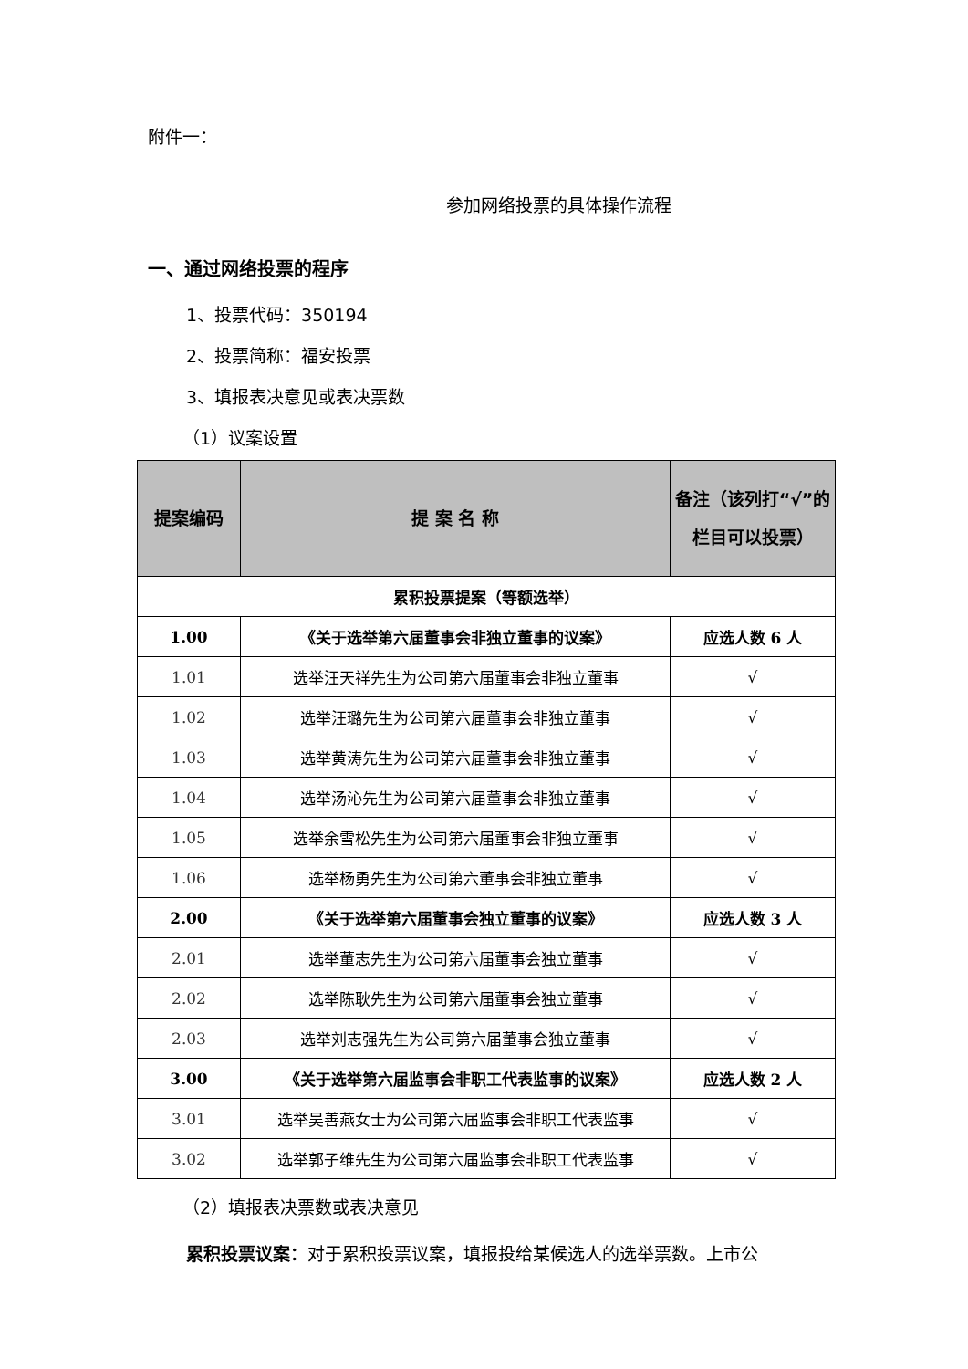附件一：
参加网络投票的具体操作流程
一、通过网络投票的程序
1、投票代码：350194
2、投票简称：福安投票
3、填报表决意见或表决票数
（1）议案设置
| 提案编码 | 提 案 名 称 | 备注（该列打“√”的栏目可以投票） |
| --- | --- | --- |
| 累积投票提案（等额选举） | | |
| 1.00 | 《关于选举第六届董事会非独立董事的议案》 | 应选人数 6 人 |
| 1.01 | 选举汪天祥先生为公司第六届董事会非独立董事 | √ |
| 1.02 | 选举汪璐先生为公司第六届董事会非独立董事 | √ |
| 1.03 | 选举黄涛先生为公司第六届董事会非独立董事 | √ |
| 1.04 | 选举汤沁先生为公司第六届董事会非独立董事 | √ |
| 1.05 | 选举余雪松先生为公司第六届董事会非独立董事 | √ |
| 1.06 | 选举杨勇先生为公司第六董事会非独立董事 | √ |
| 2.00 | 《关于选举第六届董事会独立董事的议案》 | 应选人数 3 人 |
| 2.01 | 选举董志先生为公司第六届董事会独立董事 | √ |
| 2.02 | 选举陈耿先生为公司第六届董事会独立董事 | √ |
| 2.03 | 选举刘志强先生为公司第六届董事会独立董事 | √ |
| 3.00 | 《关于选举第六届监事会非职工代表监事的议案》 | 应选人数 2 人 |
| 3.01 | 选举吴善燕女士为公司第六届监事会非职工代表监事 | √ |
| 3.02 | 选举郭子维先生为公司第六届监事会非职工代表监事 | √ |
（2）填报表决票数或表决意见
累积投票议案：对于累积投票议案，填报投给某候选人的选举票数。上市公